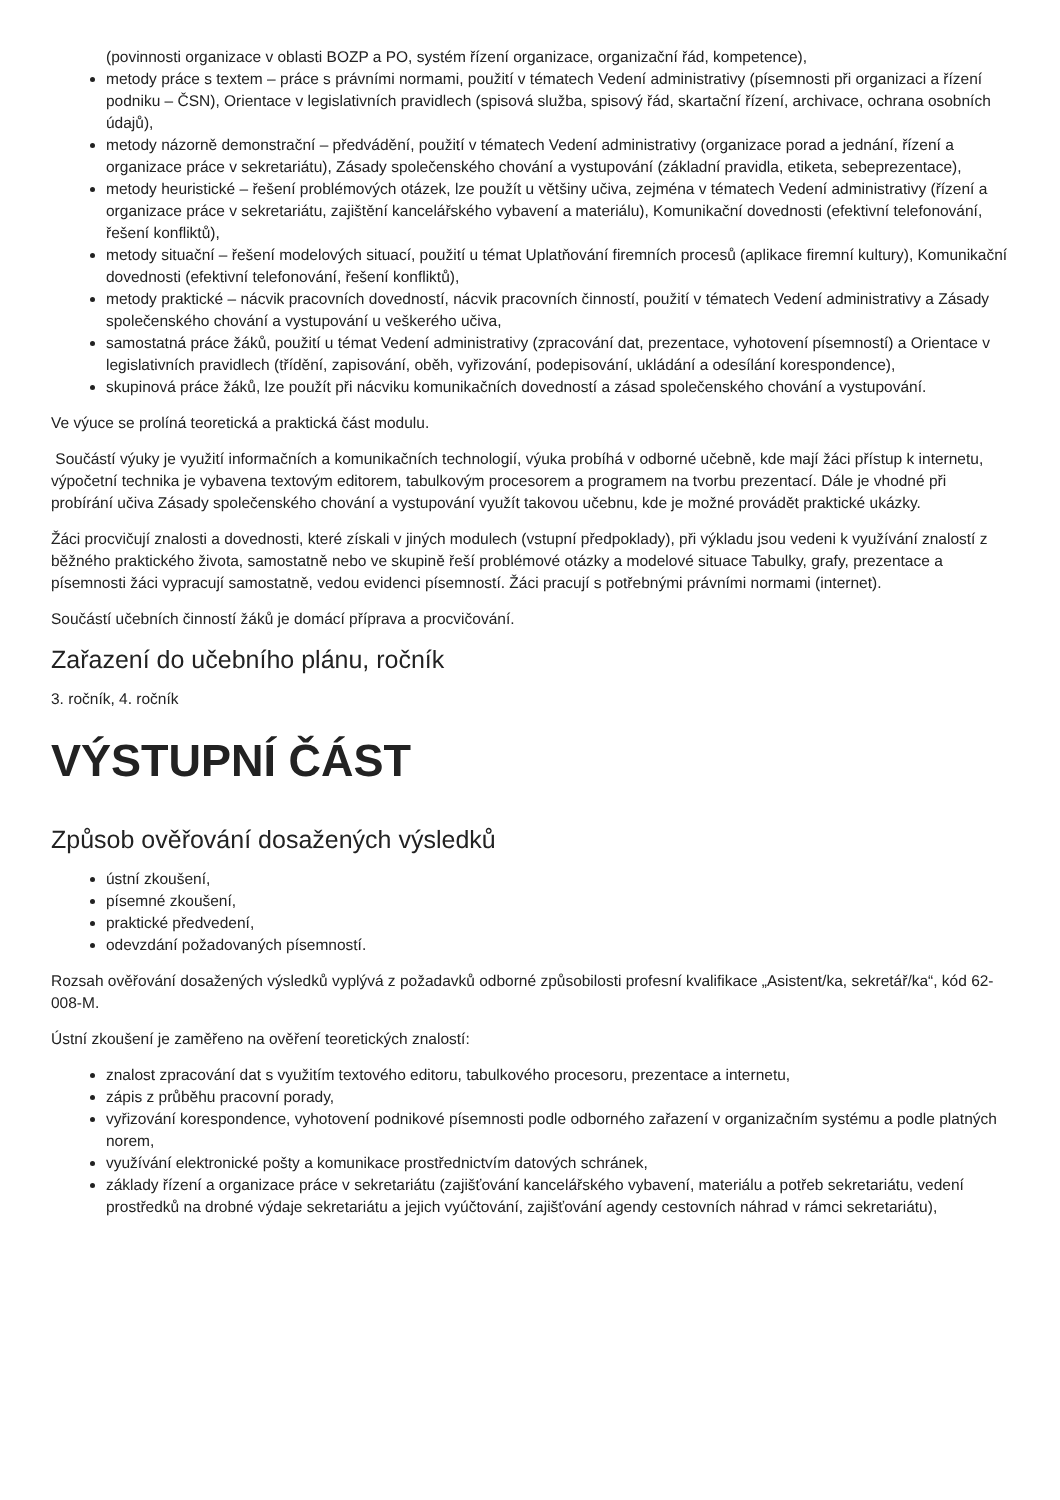(povinnosti organizace v oblasti BOZP a PO, systém řízení organizace, organizační řád, kompetence),
metody práce s textem – práce s právními normami, použití v tématech Vedení administrativy (písemnosti při organizaci a řízení podniku – ČSN), Orientace v legislativních pravidlech (spisová služba, spisový řád, skartační řízení, archivace, ochrana osobních údajů),
metody názorně demonstrační – předvádění, použití v tématech Vedení administrativy (organizace porad a jednání, řízení a organizace práce v sekretariátu), Zásady společenského chování a vystupování (základní pravidla, etiketa, sebeprezentace),
metody heuristické – řešení problémových otázek, lze použít u většiny učiva, zejména v tématech Vedení administrativy (řízení a organizace práce v sekretariátu, zajištění kancelářského vybavení a materiálu), Komunikační dovednosti (efektivní telefonování, řešení konfliktů),
metody situační – řešení modelových situací, použití u témat Uplatňování firemních procesů (aplikace firemní kultury), Komunikační dovednosti (efektivní telefonování, řešení konfliktů),
metody praktické – nácvik pracovních dovedností, nácvik pracovních činností, použití v tématech Vedení administrativy a Zásady společenského chování a vystupování u veškerého učiva,
samostatná práce žáků, použití u témat Vedení administrativy (zpracování dat, prezentace, vyhotovení písemností) a Orientace v legislativních pravidlech (třídění, zapisování, oběh, vyřizování, podepisování, ukládání a odesílání korespondence),
skupinová práce žáků, lze použít při nácviku komunikačních dovedností a zásad společenského chování a vystupování.
Ve výuce se prolíná teoretická a praktická část modulu.
Součástí výuky je využití informačních a komunikačních technologií, výuka probíhá v odborné učebně, kde mají žáci přístup k internetu, výpočetní technika je vybavena textovým editorem, tabulkovým procesorem a programem na tvorbu prezentací. Dále je vhodné při probírání učiva Zásady společenského chování a vystupování využít takovou učebnu, kde je možné provádět praktické ukázky.
Žáci procvičují znalosti a dovednosti, které získali v jiných modulech (vstupní předpoklady), při výkladu jsou vedeni k využívání znalostí z běžného praktického života, samostatně nebo ve skupině řeší problémové otázky a modelové situace Tabulky, grafy, prezentace a písemnosti žáci vypracují samostatně, vedou evidenci písemností. Žáci pracují s potřebnými právními normami (internet).
Součástí učebních činností žáků je domácí příprava a procvičování.
Zařazení do učebního plánu, ročník
3. ročník, 4. ročník
VÝSTUPNÍ ČÁST
Způsob ověřování dosažených výsledků
ústní zkoušení,
písemné zkoušení,
praktické předvedení,
odevzdání požadovaných písemností.
Rozsah ověřování dosažených výsledků vyplývá z požadavků odborné způsobilosti profesní kvalifikace „Asistent/ka, sekretář/ka“, kód 62-008-M.
Ústní zkoušení je zaměřeno na ověření teoretických znalostí:
znalost zpracování dat s využitím textového editoru, tabulkového procesoru, prezentace a internetu,
zápis z průběhu pracovní porady,
vyřizování korespondence, vyhotovení podnikové písemnosti podle odborného zařazení v organizačním systému a podle platných norem,
využívání elektronické pošty a komunikace prostřednictvím datových schránek,
základy řízení a organizace práce v sekretariátu (zajišťování kancelářského vybavení, materiálu a potřeb sekretariátu, vedení prostředků na drobné výdaje sekretariátu a jejich vyúčtování, zajišťování agendy cestovních náhrad v rámci sekretariátu),